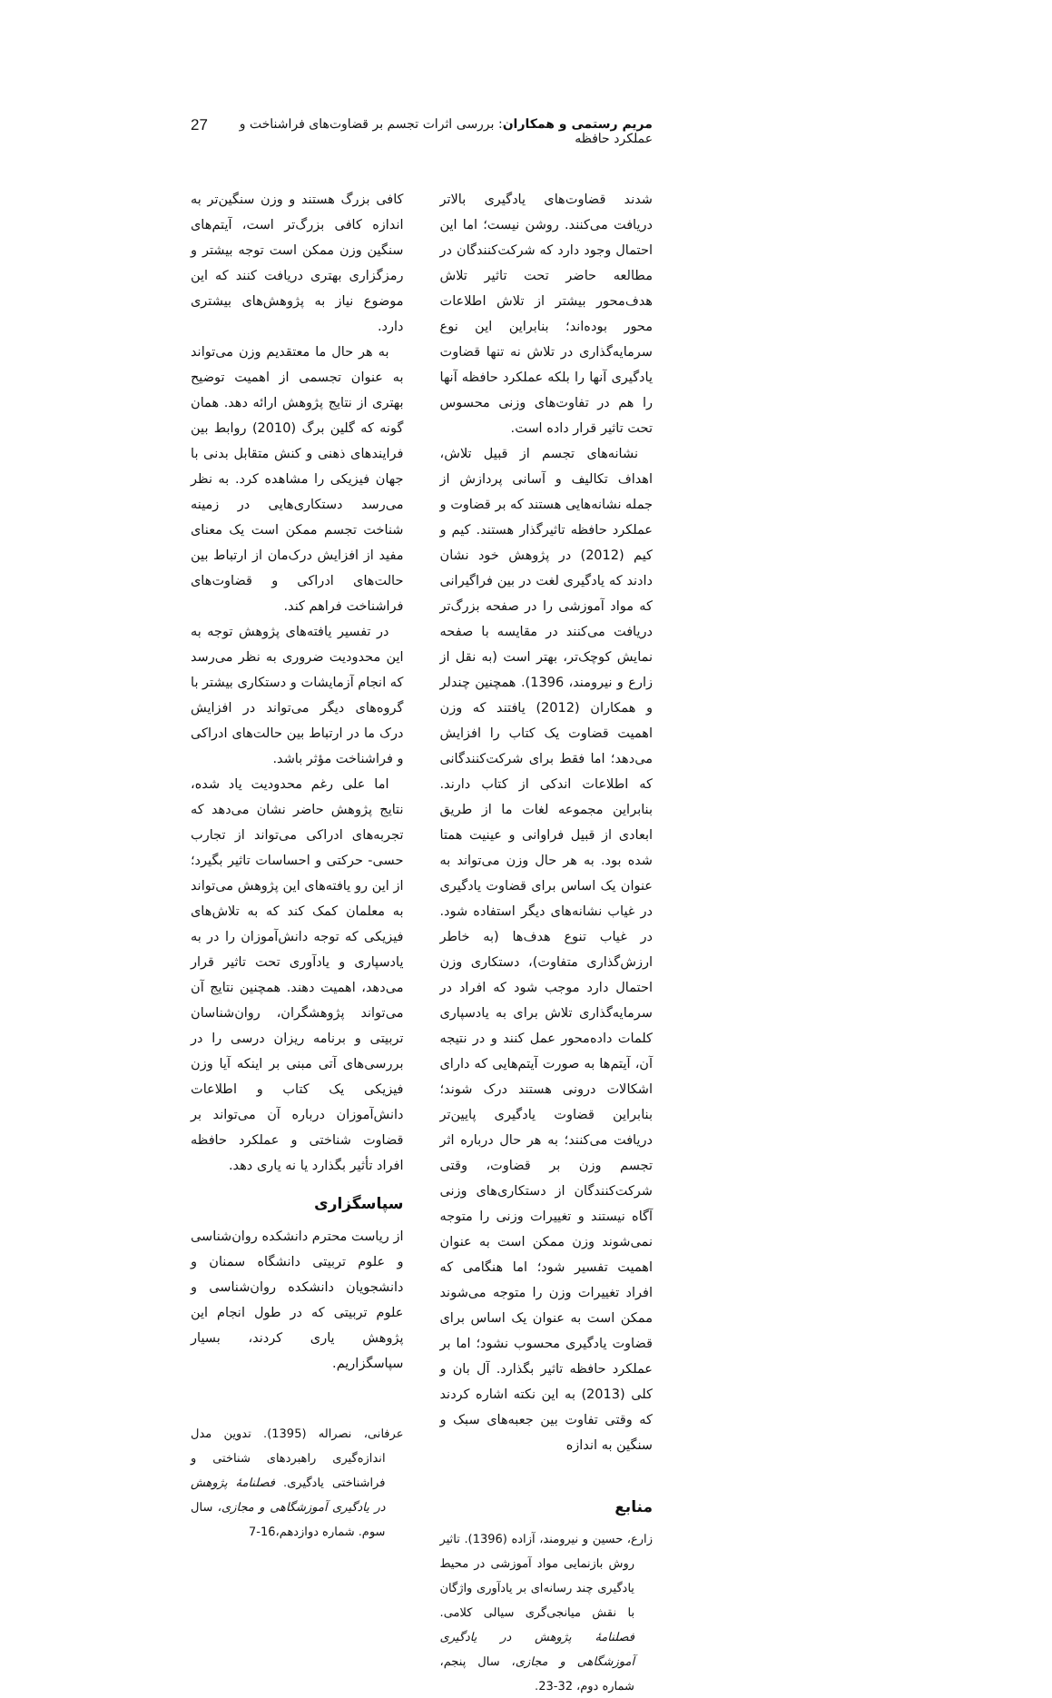مریم رستمی و همکاران: بررسی اثرات تجسم بر قضاوت‌های فراشناخت و عملکرد حافظه 27
شدند قضاوت‌های یادگیری بالاتر دریافت می‌کنند. روشن نیست؛ اما این احتمال وجود دارد که شرکت‌کنندگان در مطالعه حاضر تحت تاثیر تلاش هدف‌محور بیشتر از تلاش اطلاعات محور بوده‌اند؛ بنابراین این نوع سرمایه‌گذاری در تلاش نه تنها قضاوت یادگیری آنها را بلکه عملکرد حافظه آنها را هم در تفاوت‌های وزنی محسوس تحت تاثیر قرار داده است.
نشانه‌های تجسم از قبیل تلاش، اهداف تکالیف و آسانی پردازش از جمله نشانه‌هایی هستند که بر قضاوت و عملکرد حافظه تاثیرگذار هستند. کیم و کیم (2012) در پژوهش خود نشان دادند که یادگیری لغت در بین فراگیرانی که مواد آموزشی را در صفحه بزرگ‌تر دریافت می‌کنند در مقایسه با صفحه نمایش کوچک‌تر، بهتر است (به نقل از زارع و نیرومند، 1396). همچنین چندلر و همکاران (2012) یافتند که وزن اهمیت قضاوت یک کتاب را افزایش می‌دهد؛ اما فقط برای شرکت‌کنندگانی که اطلاعات اندکی از کتاب دارند. بنابراین مجموعه لغات ما از طریق ابعادی از قبیل فراوانی و عینیت همتا شده بود. به هر حال وزن می‌تواند به عنوان یک اساس برای قضاوت یادگیری در غیاب نشانه‌های دیگر استفاده شود. در غیاب تنوع هدف‌ها (به خاطر ارزش‌گذاری متفاوت)، دستکاری وزن احتمال دارد موجب شود که افراد در سرمایه‌گذاری تلاش برای به یادسپاری کلمات داده‌محور عمل کنند و در نتیجه آن، آیتم‌ها به صورت آیتم‌هایی که دارای اشکالات درونی هستند درک شوند؛ بنابراین قضاوت یادگیری پایین‌تر دریافت می‌کنند؛ به هر حال درباره اثر تجسم وزن بر قضاوت، وقتی شرکت‌کنندگان از دستکاری‌های وزنی آگاه نیستند و تغییرات وزنی را متوجه نمی‌شوند وزن ممکن است به عنوان اهمیت تفسیر شود؛ اما هنگامی که افراد تغییرات وزن را متوجه می‌شوند ممکن است به عنوان یک اساس برای قضاوت یادگیری محسوب نشود؛ اما بر عملکرد حافظه تاثیر بگذارد. آل بان و کلی (2013) به این نکته اشاره کردند که وقتی تفاوت بین جعبه‌های سبک و سنگین به اندازه
منابع
زارع، حسین و نیرومند، آزاده (1396). تاثیر روش بازنمایی مواد آموزشی در محیط یادگیری چند رسانه‌ای بر یادآوری واژگان با نقش میانجی‌گری سیالی کلامی. فصلنامهٔ پژوهش در یادگیری آموزشگاهی و مجازی، سال پنجم، شماره دوم، 32-23.
کافی بزرگ هستند و وزن سنگین‌تر به اندازه کافی بزرگ‌تر است، آیتم‌های سنگین وزن ممکن است توجه بیشتر و رمزگزاری بهتری دریافت کنند که این موضوع نیاز به پژوهش‌های بیشتری دارد.
به هر حال ما معتقدیم وزن می‌تواند به عنوان تجسمی از اهمیت توضیح بهتری از نتایج پژوهش ارائه دهد. همان گونه که گلین برگ (2010) روابط بین فرایندهای ذهنی و کنش متقابل بدنی با جهان فیزیکی را مشاهده کرد. به نظر می‌رسد دستکاری‌هایی در زمینه شناخت تجسم ممکن است یک معنای مفید از افزایش درک‌مان از ارتباط بین حالت‌های ادراکی و قضاوت‌های فراشناخت فراهم کند.
در تفسیر یافته‌های پژوهش توجه به این محدودیت ضروری به نظر می‌رسد که انجام آزمایشات و دستکاری بیشتر با گروه‌های دیگر می‌تواند در افزایش درک ما در ارتباط بین حالت‌های ادراکی و فراشناخت مؤثر باشد.
اما علی رغم محدودیت یاد شده، نتایج پژوهش حاضر نشان می‌دهد که تجربه‌های ادراکی می‌تواند از تجارب حسی- حرکتی و احساسات تاثیر بگیرد؛ از این رو یافته‌های این پژوهش می‌تواند به معلمان کمک کند که به تلاش‌های فیزیکی که توجه دانش‌آموزان را در به یادسپاری و یادآوری تحت تاثیر قرار می‌دهد، اهمیت دهند. همچنین نتایج آن می‌تواند پژوهشگران، روان‌شناسان تربیتی و برنامه ریزان درسی را در بررسی‌های آتی مبنی بر اینکه آیا وزن فیزیکی یک کتاب و اطلاعات دانش‌آموزان درباره آن می‌تواند بر قضاوت شناختی و عملکرد حافظه افراد تأثیر بگذارد یا نه یاری دهد.
سپاسگزاری
از ریاست محترم دانشکده روان‌شناسی و علوم تربیتی دانشگاه سمنان و دانشجویان دانشکده روان‌شناسی و علوم تربیتی که در طول انجام این پژوهش یاری کردند، بسیار سپاسگزاریم.
عرفانی، نصراله (1395). تدوین مدل اندازه‌گیری راهبردهای شناختی و فراشناختی یادگیری. فصلنامهٔ پژوهش در یادگیری آموزشگاهی و مجازی، سال سوم. شماره دوازدهم،16-7